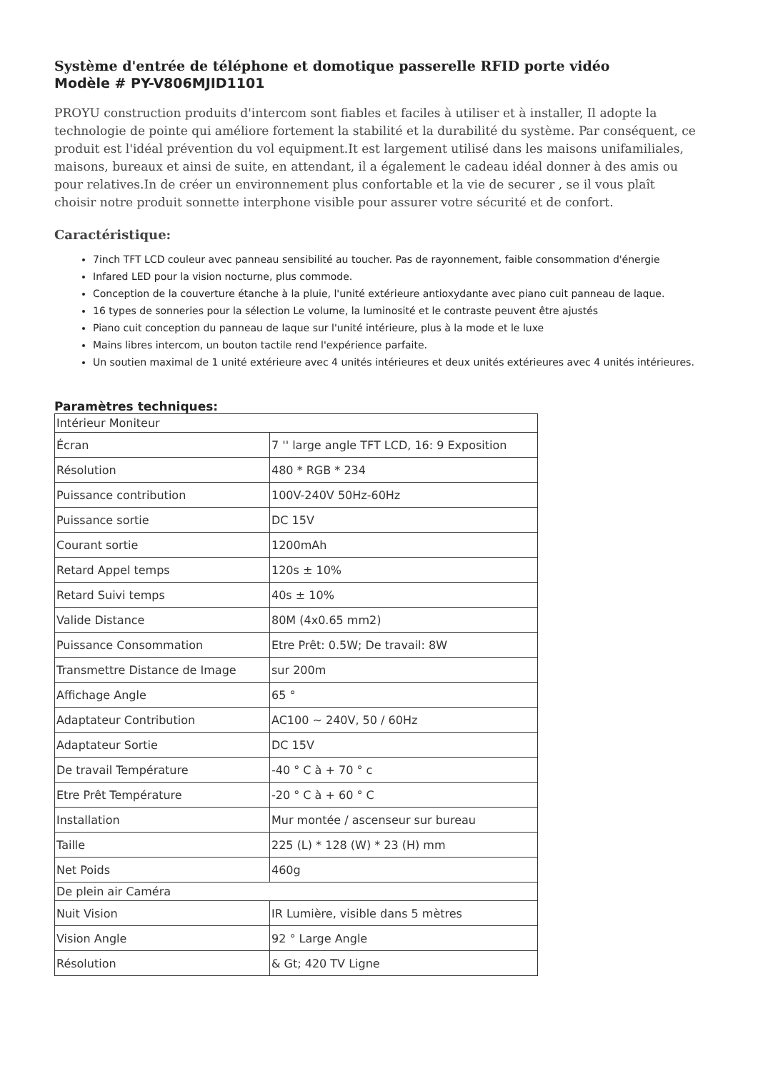Système d'entrée de téléphone et domotique passerelle RFID porte vidéo
Modèle # PY-V806MJID1101
PROYU construction produits d'intercom sont fiables et faciles à utiliser et à installer, Il adopte la technologie de pointe qui améliore fortement la stabilité et la durabilité du système. Par conséquent, ce produit est l'idéal prévention du vol equipment.It est largement utilisé dans les maisons unifamiliales, maisons, bureaux et ainsi de suite, en attendant, il a également le cadeau idéal donner à des amis ou pour relatives.In de créer un environnement plus confortable et la vie de securer , se il vous plaît choisir notre produit sonnette interphone visible pour assurer votre sécurité et de confort.
Caractéristique:
7inch TFT LCD couleur avec panneau sensibilité au toucher. Pas de rayonnement, faible consommation d'énergie
Infared LED pour la vision nocturne, plus commode.
Conception de la couverture étanche à la pluie, l'unité extérieure antioxydante avec piano cuit panneau de laque.
16 types de sonneries pour la sélection Le volume, la luminosité et le contraste peuvent être ajustés
Piano cuit conception du panneau de laque sur l'unité intérieure, plus à la mode et le luxe
Mains libres intercom, un bouton tactile rend l'expérience parfaite.
Un soutien maximal de 1 unité extérieure avec 4 unités intérieures et deux unités extérieures avec 4 unités intérieures.
Paramètres techniques:
| Intérieur Moniteur | |
| Écran | 7 '' large angle TFT LCD, 16: 9 Exposition |
| Résolution | 480 * RGB * 234 |
| Puissance contribution | 100V-240V 50Hz-60Hz |
| Puissance sortie | DC 15V |
| Courant sortie | 1200mAh |
| Retard Appel temps | 120s ± 10% |
| Retard Suivi temps | 40s ± 10% |
| Valide Distance | 80M (4x0.65 mm2) |
| Puissance Consommation | Etre Prêt: 0.5W; De travail: 8W |
| Transmettre Distance de Image | sur 200m |
| Affichage Angle | 65 ° |
| Adaptateur Contribution | AC100 ~ 240V, 50 / 60Hz |
| Adaptateur Sortie | DC 15V |
| De travail Température | -40 ° C à + 70 ° c |
| Etre Prêt Température | -20 ° C à + 60 ° C |
| Installation | Mur montée / ascenseur sur bureau |
| Taille | 225 (L) * 128 (W) * 23 (H) mm |
| Net Poids | 460g |
| De plein air Caméra | |
| Nuit Vision | IR Lumière, visible dans 5 mètres |
| Vision Angle | 92 ° Large Angle |
| Résolution | & Gt; 420 TV Ligne |